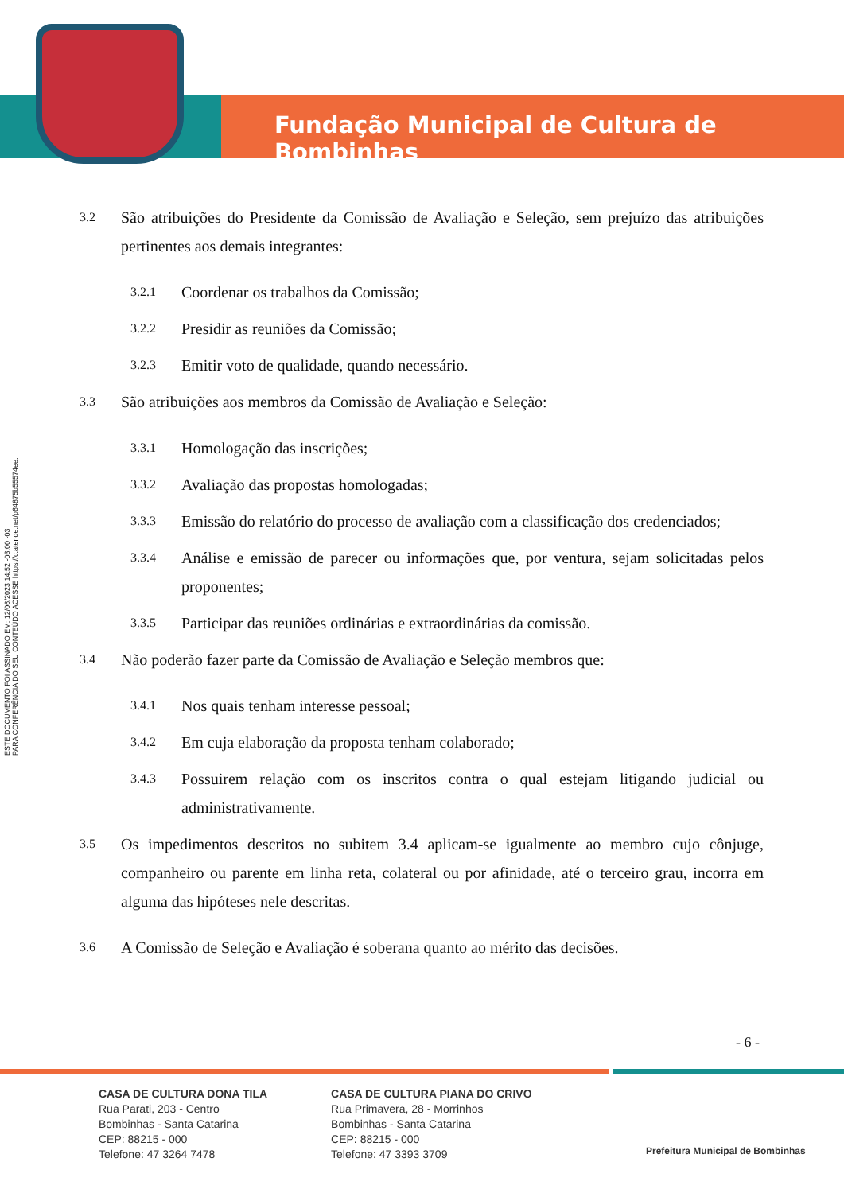Fundação Municipal de Cultura de Bombinhas
ESTE DOCUMENTO FOI ASSINADO EM: 12/06/2023 14:52 -03:00 -03
PARA CONFERÊNCIA DO SEU CONTEÚDO ACESSE https://c.atende.net/p64875b55574ee.
3.2 São atribuições do Presidente da Comissão de Avaliação e Seleção, sem prejuízo das atribuições pertinentes aos demais integrantes:
3.2.1 Coordenar os trabalhos da Comissão;
3.2.2 Presidir as reuniões da Comissão;
3.2.3 Emitir voto de qualidade, quando necessário.
3.3 São atribuições aos membros da Comissão de Avaliação e Seleção:
3.3.1 Homologação das inscrições;
3.3.2 Avaliação das propostas homologadas;
3.3.3 Emissão do relatório do processo de avaliação com a classificação dos credenciados;
3.3.4 Análise e emissão de parecer ou informações que, por ventura, sejam solicitadas pelos proponentes;
3.3.5 Participar das reuniões ordinárias e extraordinárias da comissão.
3.4 Não poderão fazer parte da Comissão de Avaliação e Seleção membros que:
3.4.1 Nos quais tenham interesse pessoal;
3.4.2 Em cuja elaboração da proposta tenham colaborado;
3.4.3 Possuirem relação com os inscritos contra o qual estejam litigando judicial ou administrativamente.
3.5 Os impedimentos descritos no subitem 3.4 aplicam-se igualmente ao membro cujo cônjuge, companheiro ou parente em linha reta, colateral ou por afinidade, até o terceiro grau, incorra em alguma das hipóteses nele descritas.
3.6 A Comissão de Seleção e Avaliação é soberana quanto ao mérito das decisões.
- 6 -
CASA DE CULTURA DONA TILA
Rua Parati, 203 - Centro
Bombinhas - Santa Catarina
CEP: 88215 - 000
Telefone: 47 3264 7478
CASA DE CULTURA PIANA DO CRIVO
Rua Primavera, 28 - Morrinhos
Bombinhas - Santa Catarina
CEP: 88215 - 000
Telefone: 47 3393 3709
Prefeitura Municipal de Bombinhas